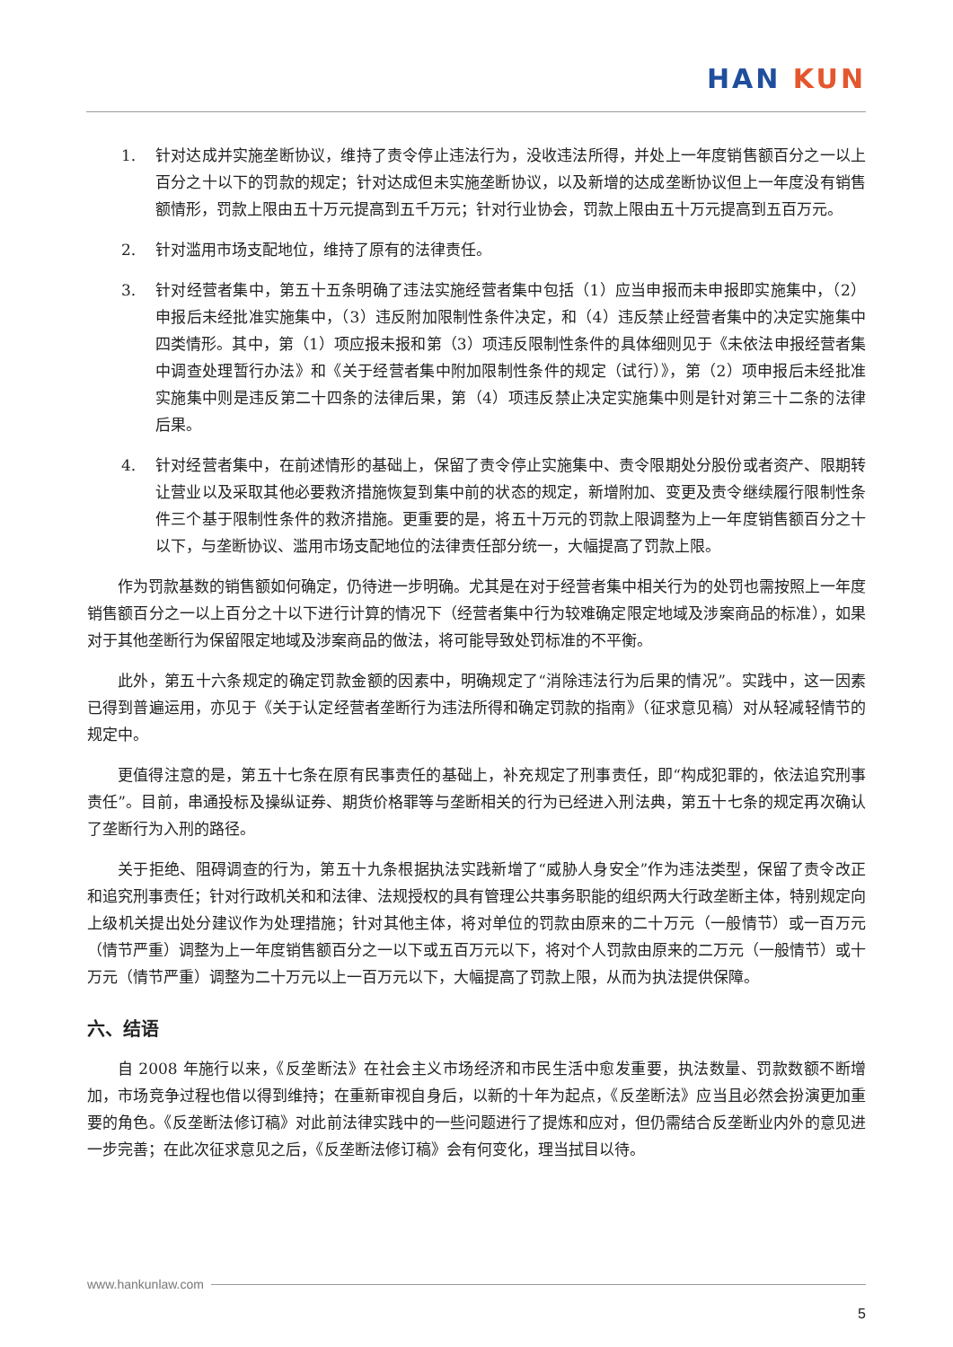HAN KUN
1. 针对达成并实施垄断协议，维持了责令停止违法行为，没收违法所得，并处上一年度销售额百分之一以上百分之十以下的罚款的规定；针对达成但未实施垄断协议，以及新增的达成垄断协议但上一年度没有销售额情形，罚款上限由五十万元提高到五千万元；针对行业协会，罚款上限由五十万元提高到五百万元。
2. 针对滥用市场支配地位，维持了原有的法律责任。
3. 针对经营者集中，第五十五条明确了违法实施经营者集中包括（1）应当申报而未申报即实施集中，（2）申报后未经批准实施集中，（3）违反附加限制性条件决定，和（4）违反禁止经营者集中的决定实施集中四类情形。其中，第（1）项应报未报和第（3）项违反限制性条件的具体细则见于《未依法申报经营者集中调查处理暂行办法》和《关于经营者集中附加限制性条件的规定（试行）》，第（2）项申报后未经批准实施集中则是违反第二十四条的法律后果，第（4）项违反禁止决定实施集中则是针对第三十二条的法律后果。
4. 针对经营者集中，在前述情形的基础上，保留了责令停止实施集中、责令限期处分股份或者资产、限期转让营业以及采取其他必要救济措施恢复到集中前的状态的规定，新增附加、变更及责令继续履行限制性条件三个基于限制性条件的救济措施。更重要的是，将五十万元的罚款上限调整为上一年度销售额百分之十以下，与垄断协议、滥用市场支配地位的法律责任部分统一，大幅提高了罚款上限。
作为罚款基数的销售额如何确定，仍待进一步明确。尤其是在对于经营者集中相关行为的处罚也需按照上一年度销售额百分之一以上百分之十以下进行计算的情况下（经营者集中行为较难确定限定地域及涉案商品的标准），如果对于其他垄断行为保留限定地域及涉案商品的做法，将可能导致处罚标准的不平衡。
此外，第五十六条规定的确定罚款金额的因素中，明确规定了“消除违法行为后果的情况”。实践中，这一因素已得到普遍运用，亦见于《关于认定经营者垄断行为违法所得和确定罚款的指南》（征求意见稿）对从轻减轻情节的规定中。
更值得注意的是，第五十七条在原有民事责任的基础上，补充规定了刑事责任，即“构成犯罪的，依法追究刑事责任”。目前，串通投标及操纵证券、期货价格罪等与垄断相关的行为已经进入刑法典，第五十七条的规定再次确认了垄断行为入刑的路径。
关于拒绝、阻碍调查的行为，第五十九条根据执法实践新增了“威胁人身安全”作为违法类型，保留了责令改正和追究刑事责任；针对行政机关和和法律、法规授权的具有管理公共事务职能的组织两大行政垄断主体，特别规定向上级机关提出处分建议作为处理措施；针对其他主体，将对单位的罚款由原来的二十万元（一般情节）或一百万元（情节严重）调整为上一年度销售额百分之一以下或五百万元以下，将对个人罚款由原来的二万元（一般情节）或十万元（情节严重）调整为二十万元以上一百万元以下，大幅提高了罚款上限，从而为执法提供保障。
六、结语
自 2008 年施行以来，《反垄断法》在社会主义市场经济和市民生活中愈发重要，执法数量、罚款数额不断增加，市场竞争过程也借以得到维持；在重新审视自身后，以新的十年为起点，《反垄断法》应当且必然会扮演更加重要的角色。《反垄断法修订稿》对此前法律实践中的一些问题进行了提炼和应对，但仍需结合反垄断业内外的意见进一步完善；在此次征求意见之后，《反垄断法修订稿》会有何变化，理当拭目以待。
www.hankunlaw.com
5